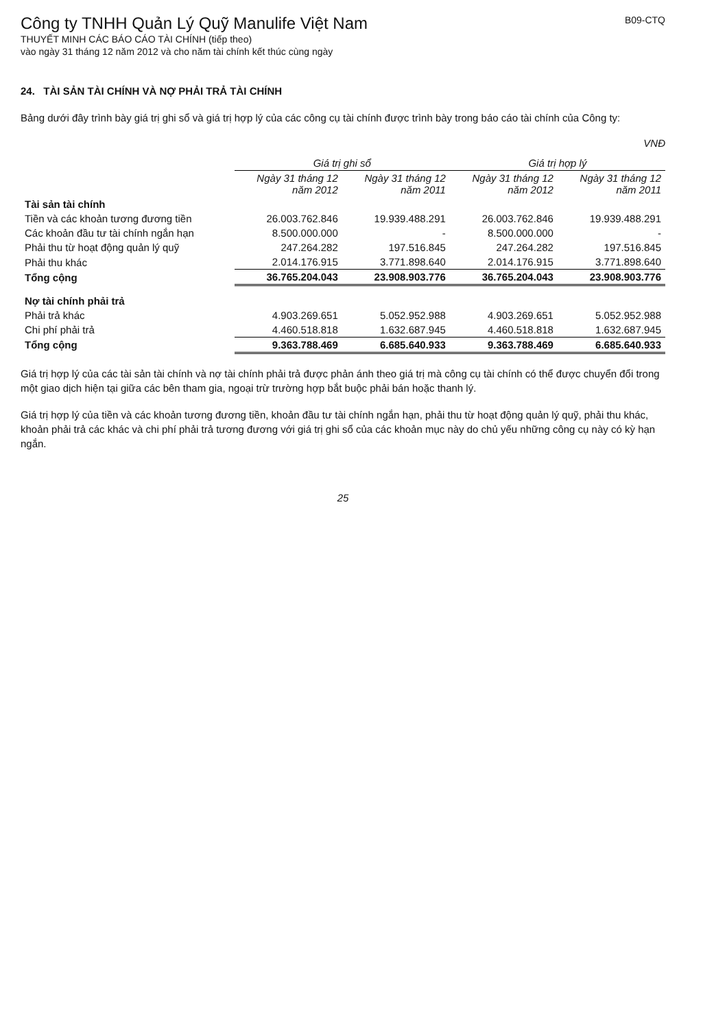Công ty TNHH Quản Lý Quỹ Manulife Việt Nam
THUYẾT MINH CÁC BÁO CÁO TÀI CHÍNH (tiếp theo)
vào ngày 31 tháng 12 năm 2012 và cho năm tài chính kết thúc cùng ngày
B09-CTQ
24. TÀI SẢN TÀI CHÍNH VÀ NỢ PHẢI TRẢ TÀI CHÍNH
Bảng dưới đây trình bày giá trị ghi sổ và giá trị hợp lý của các công cụ tài chính được trình bày trong báo cáo tài chính của Công ty:
VNĐ
| | Giá trị ghi sổ | | Giá trị hợp lý | |
| --- | --- | --- | --- | --- |
| | Ngày 31 tháng 12 năm 2012 | Ngày 31 tháng 12 năm 2011 | Ngày 31 tháng 12 năm 2012 | Ngày 31 tháng 12 năm 2011 |
| Tài sản tài chính | | | | |
| Tiền và các khoản tương đương tiền | 26.003.762.846 | 19.939.488.291 | 26.003.762.846 | 19.939.488.291 |
| Các khoản đầu tư tài chính ngắn hạn | 8.500.000.000 | - | 8.500.000.000 | - |
| Phải thu từ hoạt động quản lý quỹ | 247.264.282 | 197.516.845 | 247.264.282 | 197.516.845 |
| Phải thu khác | 2.014.176.915 | 3.771.898.640 | 2.014.176.915 | 3.771.898.640 |
| Tổng cộng | 36.765.204.043 | 23.908.903.776 | 36.765.204.043 | 23.908.903.776 |
| Nợ tài chính phải trả | | | | |
| Phải trả khác | 4.903.269.651 | 5.052.952.988 | 4.903.269.651 | 5.052.952.988 |
| Chi phí phải trả | 4.460.518.818 | 1.632.687.945 | 4.460.518.818 | 1.632.687.945 |
| Tổng cộng | 9.363.788.469 | 6.685.640.933 | 9.363.788.469 | 6.685.640.933 |
Giá trị hợp lý của các tài sản tài chính và nợ tài chính phải trả được phản ánh theo giá trị mà công cụ tài chính có thể được chuyển đổi trong một giao dịch hiện tại giữa các bên tham gia, ngoại trừ trường hợp bắt buộc phải bán hoặc thanh lý.
Giá trị hợp lý của tiền và các khoản tương đương tiền, khoản đầu tư tài chính ngắn hạn, phải thu từ hoạt động quản lý quỹ, phải thu khác, khoản phải trả các khác và chi phí phải trả tương đương với giá trị ghi sổ của các khoản mục này do chủ yếu những công cụ này có kỳ hạn ngắn.
25